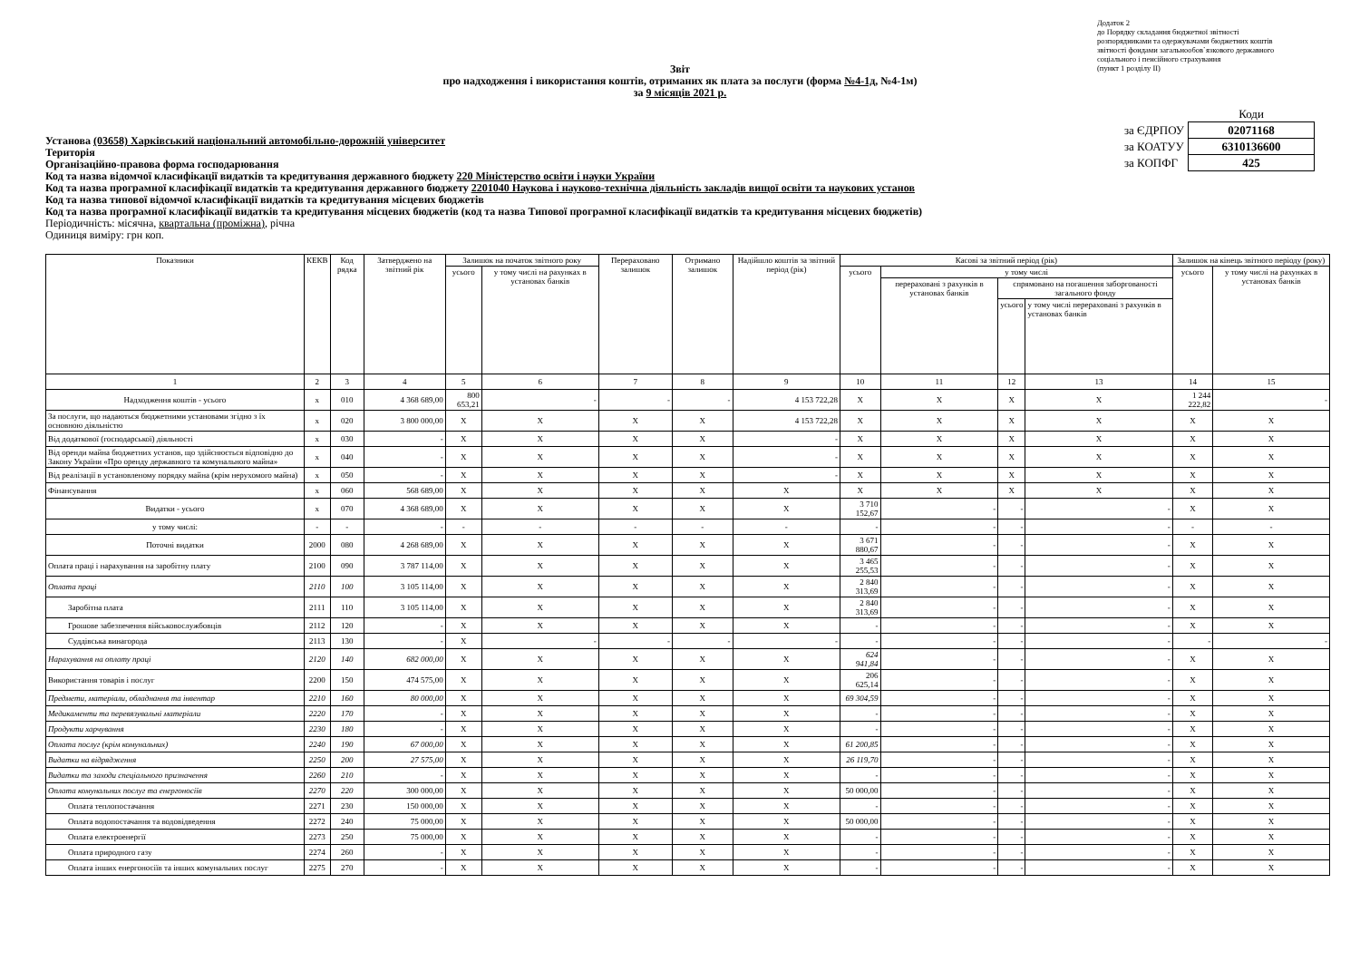Додаток 2
до Порядку складання бюджетної звітності
розпорядниками та одержувачами бюджетних коштів
звітності фондами загальнообов`язкового державного
соціального і пенсійного страхування
(пункт 1 розділу II)
Звіт
про надходження і використання коштів, отриманих як плата за послуги (форма №4-1д, №4-1м)
за 9 місяців 2021 р.
| | Коди |
| за ЄДРПОУ | 02071168 |
| за КОАТУУ | 6310136600 |
| за КОПФГ | 425 |
Установа (03658) Харківський національний автомобільно-дорожній університет
Територія
Організаційно-правова форма господарювання
Код та назва відомчої класифікації видатків та кредитування державного бюджету 220 Міністерство освіти і науки України
Код та назва програмної класифікації видатків та кредитування державного бюджету 2201040 Наукова і науково-технічна діяльність закладів вищої освіти та наукових установ
Код та назва типової відомчої класифікації видатків та кредитування місцевих бюджетів
Код та назва програмної класифікації видатків та кредитування місцевих бюджетів (код та назва Типової програмної класифікації видатків та кредитування місцевих бюджетів)
Періодичність: місячна, квартальна (проміжна), річна
Одиниця виміру: грн коп.
| Показники | КЕКВ | Код рядка | Затверджено на звітний рік | Залишок на початок звітного року | | Перераховано залишок | Отримано залишок | Надійшло коштів за звітний період (рік) | Касові за звітний період (рік) | | | | Залишок на кінець звітного періоду (року) | |
| --- | --- | --- | --- | --- | --- | --- | --- | --- | --- | --- | --- | --- | --- | --- |
| | | | | усього | у тому числі на рахунках в установах банків | | | | усього | у тому числі | | | усього | у тому числі на рахунках в установах банків |
| | | | | | | | | | | перераховані з рахунків в установах банків | спрямовано на погашення заборгованості загального фонду | | | |
| | | | | | | | | | | | усього | у тому числі перераховані з рахунків в установах банків | | |
| 1 | 2 | 3 | 4 | 5 | 6 | 7 | 8 | 9 | 10 | 11 | 12 | 13 | 14 | 15 |
| Надходження коштів - усього | x | 010 | 4 368 689,00 | 800 653,21 | - | - | - | 4 153 722,28 | X | X | X | X | 1 244 222,82 | - |
| За послуги, що надаються бюджетними установами згідно з їх основною діяльністю | x | 020 | 3 800 000,00 | X | X | X | X | 4 153 722,28 | X | X | X | X | X | X |
| Від додаткової (господарської) діяльності | x | 030 | - | X | X | X | X | - | X | X | X | X | X | X |
| Від оренди майна бюджетних установ, що здійснюється відповідно до Закону України «Про оренду державного та комунального майна» | x | 040 | - | X | X | X | X | - | X | X | X | X | X | X |
| Від реалізації в установленому порядку майна (крім нерухомого майна) | x | 050 | - | X | X | X | X | - | X | X | X | X | X | X |
| Фінансування | x | 060 | 568 689,00 | X | X | X | X | X | X | X | X | X | X | X |
| Видатки - усього | x | 070 | 4 368 689,00 | X | X | X | X | X | 3 710 152,67 | - | - | - | X | X |
| у тому числі: | - | - | - | - | - | - | - | - | - | - | - | - | - | - |
| Поточні видатки | 2000 | 080 | 4 268 689,00 | X | X | X | X | X | 3 671 880,67 | - | - | - | X | X |
| Оплата праці і нарахування на заробітну плату | 2100 | 090 | 3 787 114,00 | X | X | X | X | X | 3 465 255,53 | - | - | - | X | X |
| Оплата праці | 2110 | 100 | 3 105 114,00 | X | X | X | X | X | 2 840 313,69 | - | - | - | X | X |
| Заробітна плата | 2111 | 110 | 3 105 114,00 | X | X | X | X | X | 2 840 313,69 | - | - | - | X | X |
| Грошове забезпечення військовослужбовців | 2112 | 120 | - | X | X | X | X | X | - | - | - | - | X | X |
| Суддівська винагорода | 2113 | 130 | - | X | - | - | - | - | - | - | - | - | - | - |
| Нарахування на оплату праці | 2120 | 140 | 682 000,00 | X | X | X | X | X | 624 941,84 | - | - | - | X | X |
| Використання товарів і послуг | 2200 | 150 | 474 575,00 | X | X | X | X | X | 206 625,14 | - | - | - | X | X |
| Предмети, матеріали, обладнання та інвентар | 2210 | 160 | 80 000,00 | X | X | X | X | X | 69 304,59 | - | - | - | X | X |
| Медикаменти та перевязувальні матеріали | 2220 | 170 | - | X | X | X | X | X | - | - | - | - | X | X |
| Продукти харчування | 2230 | 180 | - | X | X | X | X | X | - | - | - | - | X | X |
| Оплата послуг (крім комунальних) | 2240 | 190 | 67 000,00 | X | X | X | X | X | 61 200,85 | - | - | - | X | X |
| Видатки на відрядження | 2250 | 200 | 27 575,00 | X | X | X | X | X | 26 119,70 | - | - | - | X | X |
| Видатки та заходи спеціального призначення | 2260 | 210 | - | X | X | X | X | X | - | - | - | - | X | X |
| Оплата комунальних послуг та енергоносіїв | 2270 | 220 | 300 000,00 | X | X | X | X | X | 50 000,00 | - | - | - | X | X |
| Оплата теплопостачання | 2271 | 230 | 150 000,00 | X | X | X | X | X | - | - | - | - | X | X |
| Оплата водопостачання та водовідведення | 2272 | 240 | 75 000,00 | X | X | X | X | X | 50 000,00 | - | - | - | X | X |
| Оплата електроенергії | 2273 | 250 | 75 000,00 | X | X | X | X | X | - | - | - | - | X | X |
| Оплата природного газу | 2274 | 260 | - | X | X | X | X | X | - | - | - | - | X | X |
| Оплата інших енергоносіїв та інших комунальних послуг | 2275 | 270 | - | X | X | X | X | X | - | - | - | - | X | X |